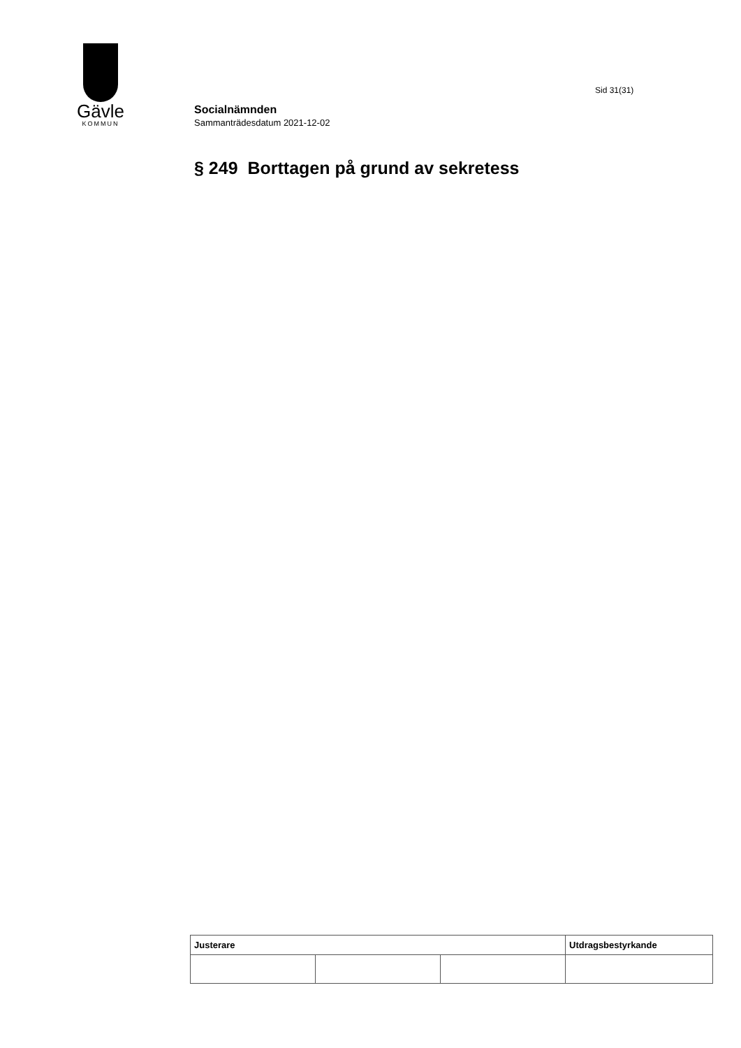Gävle
KOMMUN
Sid 31(31)
Socialnämnden
Sammanträdesdatum 2021-12-02
§ 249 Borttagen på grund av sekretess
| Justerare | | | Utdragsbestyrkande |
| --- | --- | --- | --- |